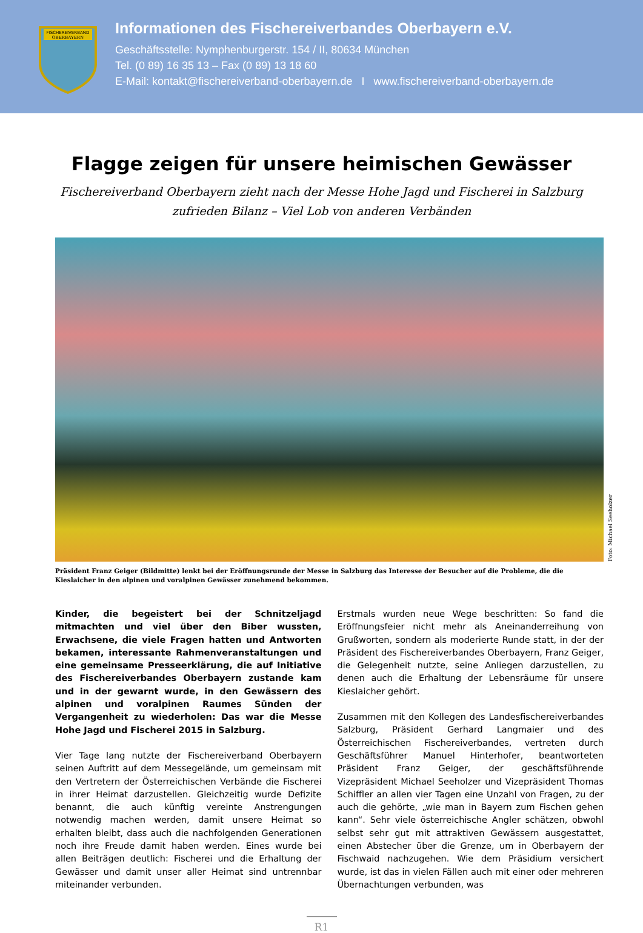FISCHEREIVERBAND
OBERBAYERN
Informationen des Fischereiverbandes Oberbayern e.V.
Geschäftsstelle: Nymphenburgerstr. 154 / II, 80634 München
Tel. (0 89) 16 35 13 – Fax (0 89) 13 18 60
E-Mail: kontakt@fischereiverband-oberbayern.de I www.fischereiverband-oberbayern.de
Flagge zeigen für unsere heimischen Gewässer
Fischereiverband Oberbayern zieht nach der Messe Hohe Jagd und Fischerei in Salzburg
zufrieden Bilanz – Viel Lob von anderen Verbänden
Foto: Michael Seeholzer
Präsident Franz Geiger (Bildmitte) lenkt bei der Eröffnungsrunde der Messe in Salzburg das Interesse der Besucher auf die Probleme, die die Kieslaicher in den alpinen und voralpinen Gewässer zunehmend bekommen.
Kinder, die begeistert bei der Schnitzeljagd mitmachten und viel über den Biber wussten, Erwachsene, die viele Fragen hatten und Antworten bekamen, interessante Rahmenveranstaltungen und eine gemeinsame Presseerklärung, die auf Initiative des Fischereiverbandes Oberbayern zustande kam und in der gewarnt wurde, in den Gewässern des alpinen und voralpinen Raumes Sünden der Vergangenheit zu wiederholen: Das war die Messe Hohe Jagd und Fischerei 2015 in Salzburg.
Vier Tage lang nutzte der Fischereiverband Oberbayern seinen Auftritt auf dem Messegelände, um gemeinsam mit den Vertretern der Österreichischen Verbände die Fischerei in ihrer Heimat darzustellen. Gleichzeitig wurde Defizite benannt, die auch künftig vereinte Anstrengungen notwendig machen werden, damit unsere Heimat so erhalten bleibt, dass auch die nachfolgenden Generationen noch ihre Freude damit haben werden. Eines wurde bei allen Beiträgen deutlich: Fischerei und die Erhaltung der Gewässer und damit unser aller Heimat sind untrennbar miteinander verbunden.
Erstmals wurden neue Wege beschritten: So fand die Eröffnungsfeier nicht mehr als Aneinanderreihung von Grußworten, sondern als moderierte Runde statt, in der der Präsident des Fischereiverbandes Oberbayern, Franz Geiger, die Gelegenheit nutzte, seine Anliegen darzustellen, zu denen auch die Erhaltung der Lebensräume für unsere Kieslaicher gehört.
Zusammen mit den Kollegen des Landesfischereiverbandes Salzburg, Präsident Gerhard Langmaier und des Österreichischen Fischereiverbandes, vertreten durch Geschäftsführer Manuel Hinterhofer, beantworteten Präsident Franz Geiger, der geschäftsführende Vizepräsident Michael Seeholzer und Vizepräsident Thomas Schiffler an allen vier Tagen eine Unzahl von Fragen, zu der auch die gehörte, „wie man in Bayern zum Fischen gehen kann“. Sehr viele österreichische Angler schätzen, obwohl selbst sehr gut mit attraktiven Gewässern ausgestattet, einen Abstecher über die Grenze, um in Oberbayern der Fischwaid nachzugehen. Wie dem Präsidium versichert wurde, ist das in vielen Fällen auch mit einer oder mehreren Übernachtungen verbunden, was
R1